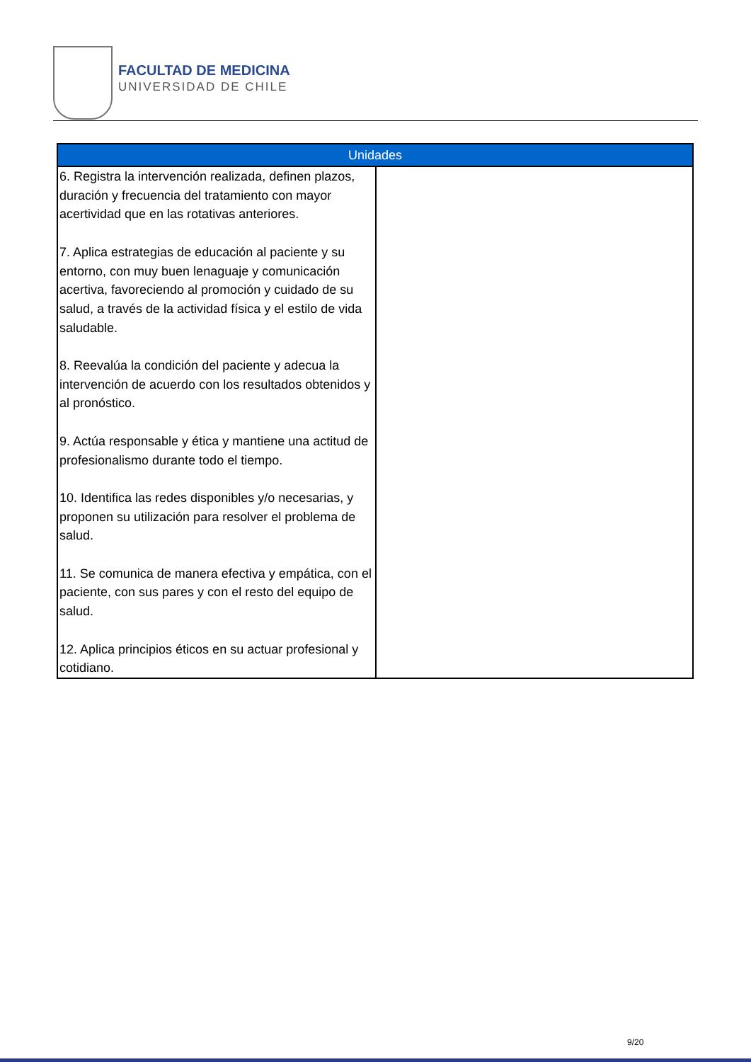FACULTAD DE MEDICINA
UNIVERSIDAD DE CHILE
| Unidades | |
| --- | --- |
| 6. Registra la intervención realizada, definen plazos, duración y frecuencia del tratamiento con mayor acertividad que en las rotativas anteriores. 7. Aplica estrategias de educación al paciente y su entorno, con muy buen lenaguaje y comunicación acertiva, favoreciendo al promoción y cuidado de su salud, a través de la actividad física y el estilo de vida saludable. 8. Reevalúa la condición del paciente y adecua la intervención de acuerdo con los resultados obtenidos y al pronóstico. 9. Actúa responsable y ética y mantiene una actitud de profesionalismo durante todo el tiempo. 10. Identifica las redes disponibles y/o necesarias, y proponen su utilización para resolver el problema de salud. 11. Se comunica de manera efectiva y empática, con el paciente, con sus pares y con el resto del equipo de salud. 12. Aplica principios éticos en su actuar profesional y cotidiano. | |
9/20